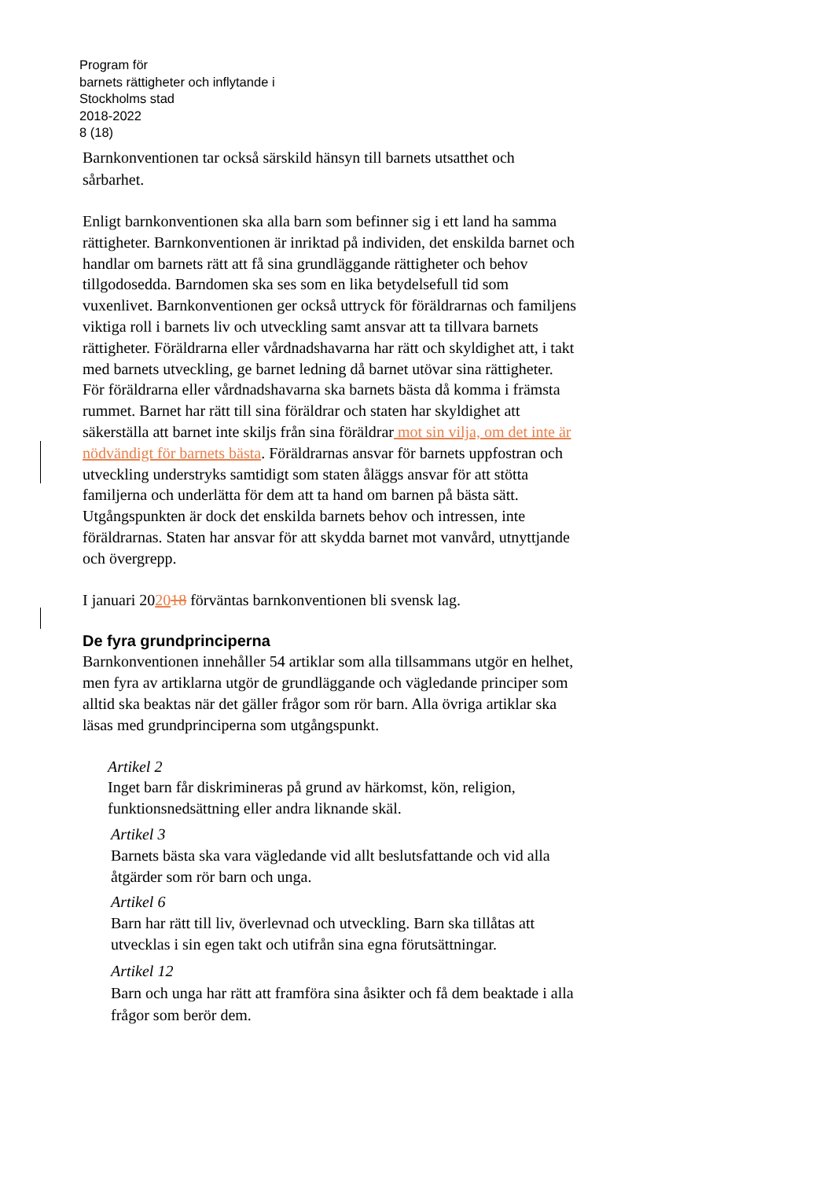Program för
barnets rättigheter och inflytande i
Stockholms stad
2018-2022
8 (18)
Barnkonventionen tar också särskild hänsyn till barnets utsatthet och sårbarhet.
Enligt barnkonventionen ska alla barn som befinner sig i ett land ha samma rättigheter. Barnkonventionen är inriktad på individen, det enskilda barnet och handlar om barnets rätt att få sina grundläggande rättigheter och behov tillgodosedda. Barndomen ska ses som en lika betydelsefull tid som vuxenlivet. Barnkonventionen ger också uttryck för föräldrarnas och familjens viktiga roll i barnets liv och utveckling samt ansvar att ta tillvara barnets rättigheter. Föräldrarna eller vårdnadshavarna har rätt och skyldighet att, i takt med barnets utveckling, ge barnet ledning då barnet utövar sina rättigheter. För föräldrarna eller vårdnadshavarna ska barnets bästa då komma i främsta rummet. Barnet har rätt till sina föräldrar och staten har skyldighet att säkerställa att barnet inte skiljs från sina föräldrar mot sin vilja, om det inte är nödvändigt för barnets bästa. Föräldrarnas ansvar för barnets uppfostran och utveckling understryks samtidigt som staten åläggs ansvar för att stötta familjerna och underlätta för dem att ta hand om barnen på bästa sätt. Utgångspunkten är dock det enskilda barnets behov och intressen, inte föräldrarnas. Staten har ansvar för att skydda barnet mot vanvård, utnyttjande och övergrepp.
I januari 202018 förväntas barnkonventionen bli svensk lag.
De fyra grundprinciperna
Barnkonventionen innehåller 54 artiklar som alla tillsammans utgör en helhet, men fyra av artiklarna utgör de grundläggande och vägledande principer som alltid ska beaktas när det gäller frågor som rör barn. Alla övriga artiklar ska läsas med grundprinciperna som utgångspunkt.
Artikel 2
Inget barn får diskrimineras på grund av härkomst, kön, religion, funktionsnedsättning eller andra liknande skäl.
Artikel 3
Barnets bästa ska vara vägledande vid allt beslutsfattande och vid alla åtgärder som rör barn och unga.
Artikel 6
Barn har rätt till liv, överlevnad och utveckling. Barn ska tillåtas att utvecklas i sin egen takt och utifrån sina egna förutsättningar.
Artikel 12
Barn och unga har rätt att framföra sina åsikter och få dem beaktade i alla frågor som berör dem.